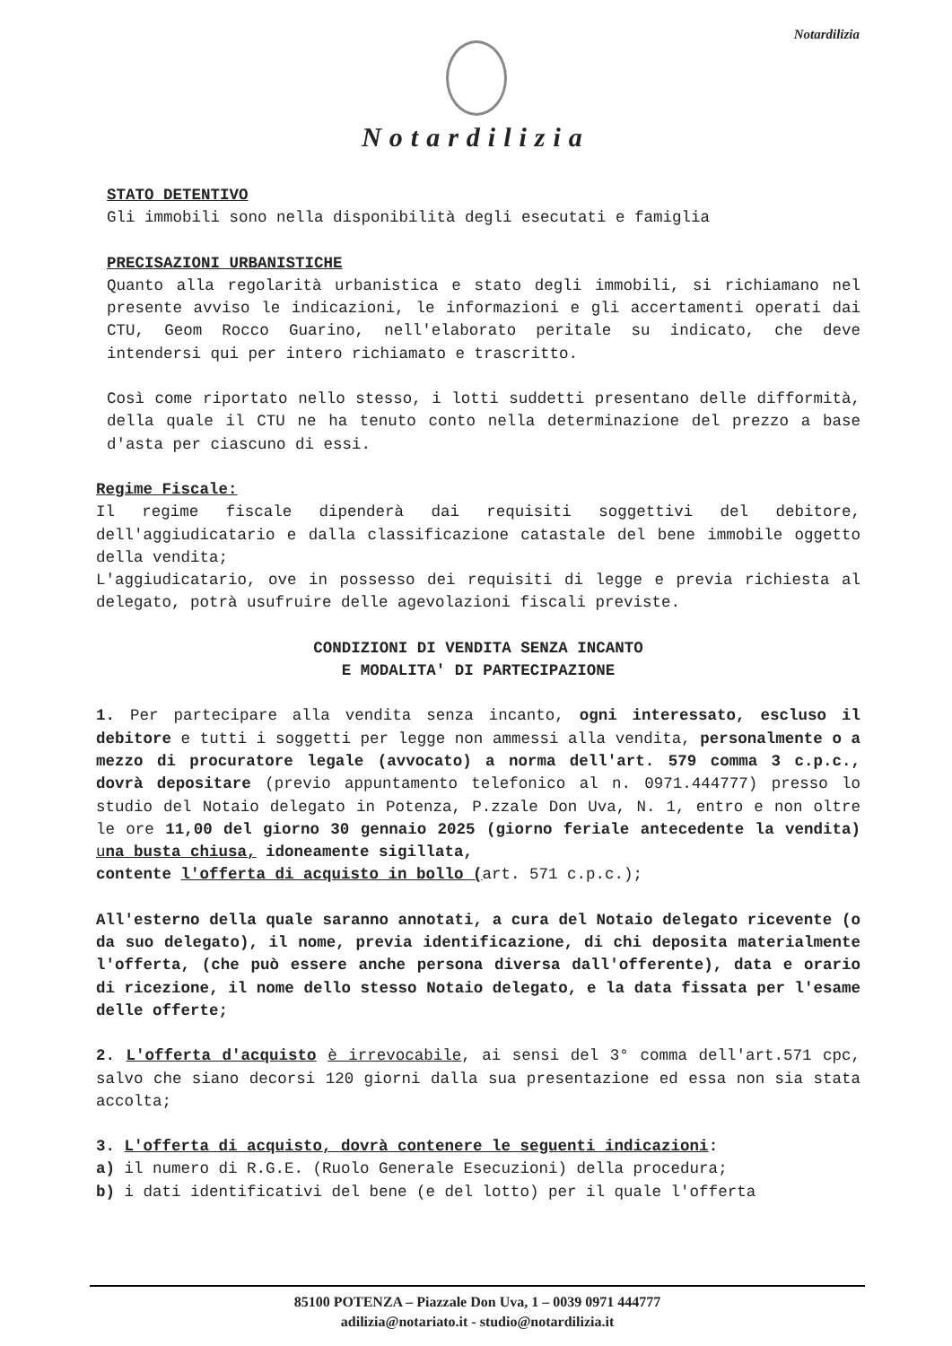Notardilizia
Notardilizia
STATO DETENTIVO
Gli immobili sono nella disponibilità degli esecutati e famiglia
PRECISAZIONI URBANISTICHE
Quanto alla regolarità urbanistica e stato degli immobili, si richiamano nel presente avviso le indicazioni, le informazioni e gli accertamenti operati dai CTU, Geom Rocco Guarino, nell'elaborato peritale su indicato, che deve intendersi qui per intero richiamato e trascritto.
Così come riportato nello stesso, i lotti suddetti presentano delle difformità, della quale il CTU ne ha tenuto conto nella determinazione del prezzo a base d'asta per ciascuno di essi.
Regime Fiscale:
Il regime fiscale dipenderà dai requisiti soggettivi del debitore, dell'aggiudicatario e dalla classificazione catastale del bene immobile oggetto della vendita;
L'aggiudicatario, ove in possesso dei requisiti di legge e previa richiesta al delegato, potrà usufruire delle agevolazioni fiscali previste.
CONDIZIONI DI VENDITA SENZA INCANTO
E MODALITA' DI PARTECIPAZIONE
1. Per partecipare alla vendita senza incanto, ogni interessato, escluso il debitore e tutti i soggetti per legge non ammessi alla vendita, personalmente o a mezzo di procuratore legale (avvocato) a norma dell'art. 579 comma 3 c.p.c., dovrà depositare (previo appuntamento telefonico al n. 0971.444777) presso lo studio del Notaio delegato in Potenza, P.zzale Don Uva, N. 1, entro e non oltre le ore 11,00 del giorno 30 gennaio 2025 (giorno feriale antecedente la vendita) una busta chiusa, idoneamente sigillata,
contente l'offerta di acquisto in bollo (art. 571 c.p.c.);
All'esterno della quale saranno annotati, a cura del Notaio delegato ricevente (o da suo delegato), il nome, previa identificazione, di chi deposita materialmente l'offerta, (che può essere anche persona diversa dall'offerente), data e orario di ricezione, il nome dello stesso Notaio delegato, e la data fissata per l'esame delle offerte;
2. L'offerta d'acquisto è irrevocabile, ai sensi del 3° comma dell'art.571 cpc, salvo che siano decorsi 120 giorni dalla sua presentazione ed essa non sia stata accolta;
3. L'offerta di acquisto, dovrà contenere le seguenti indicazioni:
a) il numero di R.G.E. (Ruolo Generale Esecuzioni) della procedura;
b) i dati identificativi del bene (e del lotto) per il quale l'offerta
85100 POTENZA – Piazzale Don Uva, 1 – 0039 0971 444777
adilizia@notariato.it - studio@notardilizia.it